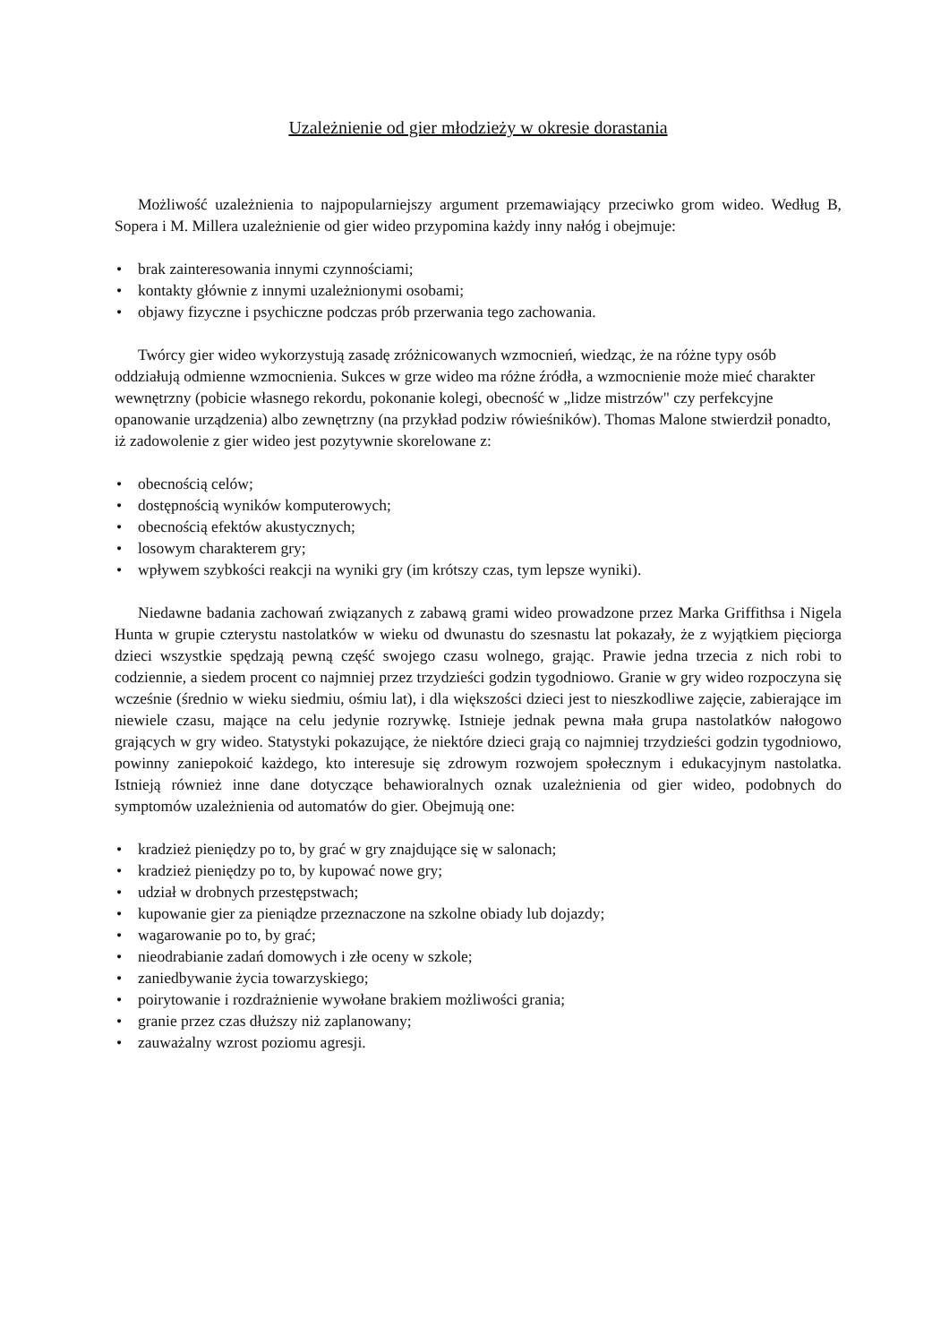Uzależnienie od gier młodzieży w okresie dorastania
Możliwość uzależnienia to najpopularniejszy argument przemawiający przeciwko grom wideo. Według B, Sopera i M. Millera uzależnienie od gier wideo przypomina każdy inny nałóg i obejmuje:
• brak zainteresowania innymi czynnościami;
• kontakty głównie z innymi uzależnionymi osobami;
• objawy fizyczne i psychiczne podczas prób przerwania tego zachowania.
Twórcy gier wideo wykorzystują zasadę zróżnicowanych wzmocnień, wiedząc, że na różne typy osób oddziałują odmienne wzmocnienia. Sukces w grze wideo ma różne źródła, a wzmocnienie może mieć charakter wewnętrzny (pobicie własnego rekordu, pokonanie kolegi, obecność w „lidze mistrzów" czy perfekcyjne opanowanie urządzenia) albo zewnętrzny (na przykład podziw rówieśników). Thomas Malone stwierdził ponadto, iż zadowolenie z gier wideo jest pozytywnie skorelowane z:
• obecnością celów;
• dostępnością wyników komputerowych;
• obecnością efektów akustycznych;
• losowym charakterem gry;
• wpływem szybkości reakcji na wyniki gry (im krótszy czas, tym lepsze wyniki).
Niedawne badania zachowań związanych z zabawą grami wideo prowadzone przez Marka Griffithsa i Nigela Hunta w grupie czterystu nastolatków w wieku od dwunastu do szesnastu lat pokazały, że z wyjątkiem pięciorga dzieci wszystkie spędzają pewną część swojego czasu wolnego, grając. Prawie jedna trzecia z nich robi to codziennie, a siedem procent co najmniej przez trzydzieści godzin tygodniowo. Granie w gry wideo rozpoczyna się wcześnie (średnio w wieku siedmiu, ośmiu lat), i dla większości dzieci jest to nieszkodliwe zajęcie, zabierające im niewiele czasu, mające na celu jedynie rozrywkę. Istnieje jednak pewna mała grupa nastolatków nałogowo grających w gry wideo. Statystyki pokazujące, że niektóre dzieci grają co najmniej trzydzieści godzin tygodniowo, powinny zaniepokoić każdego, kto interesuje się zdrowym rozwojem społecznym i edukacyjnym nastolatka. Istnieją również inne dane dotyczące behawioralnych oznak uzależnienia od gier wideo, podobnych do symptomów uzależnienia od automatów do gier. Obejmują one:
• kradzież pieniędzy po to, by grać w gry znajdujące się w salonach;
• kradzież pieniędzy po to, by kupować nowe gry;
• udział w drobnych przestępstwach;
• kupowanie gier za pieniądze przeznaczone na szkolne obiady lub dojazdy;
• wagarowanie po to, by grać;
• nieodrabianie zadań domowych i złe oceny w szkole;
• zaniedbywanie życia towarzyskiego;
• poirytowanie i rozdrażnienie wywołane brakiem możliwości grania;
• granie przez czas dłuższy niż zaplanowany;
• zauważalny wzrost poziomu agresji.